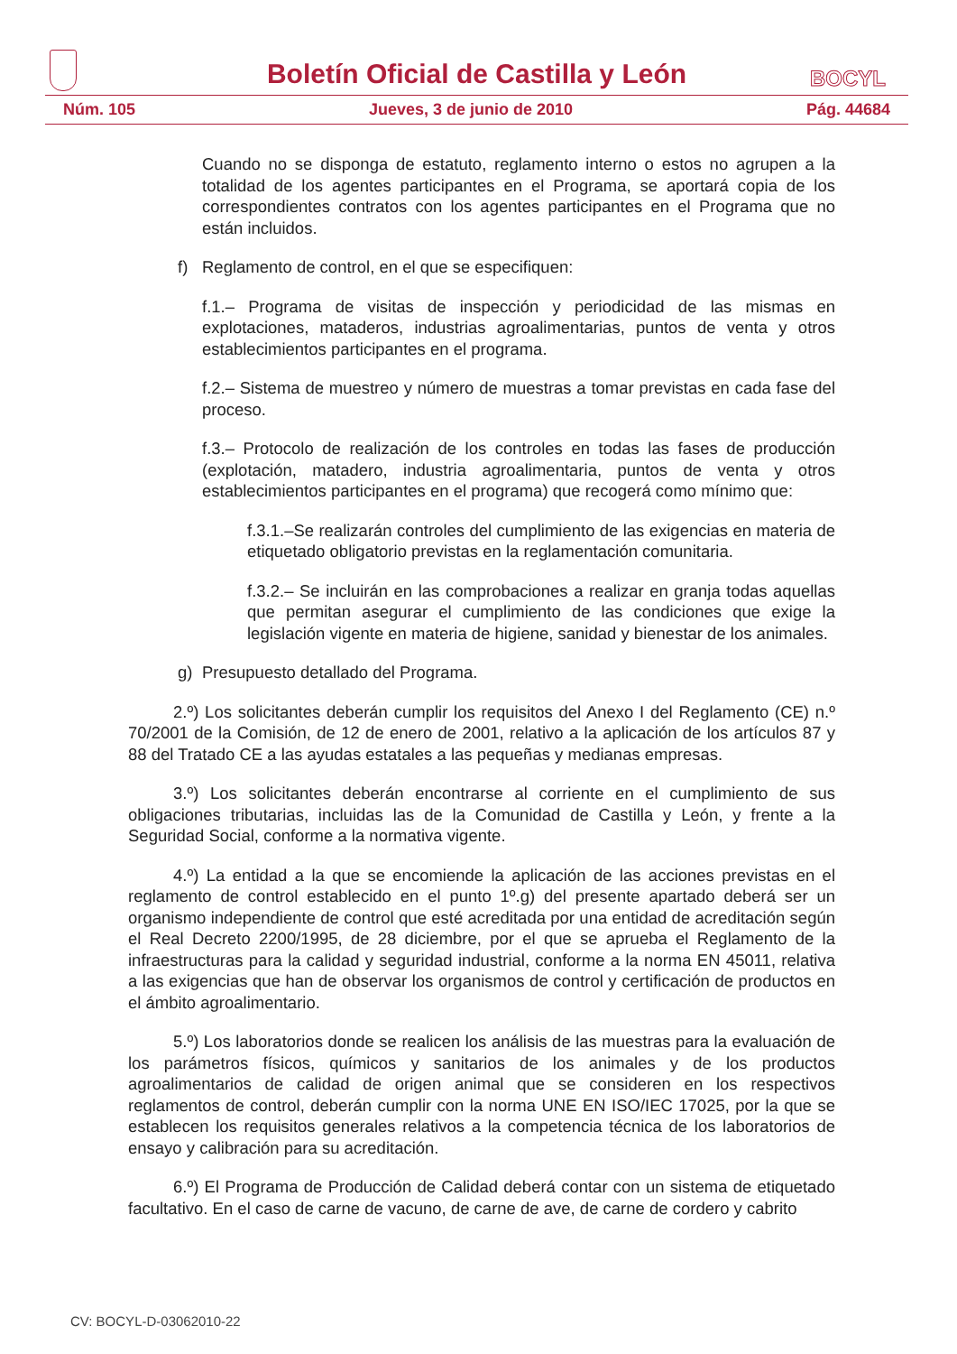Boletín Oficial de Castilla y León
BOCYL
Núm. 105 Jueves, 3 de junio de 2010 Pág. 44684
Cuando no se disponga de estatuto, reglamento interno o estos no agrupen a la totalidad de los agentes participantes en el Programa, se aportará copia de los correspondientes contratos con los agentes participantes en el Programa que no están incluidos.
f) Reglamento de control, en el que se especifiquen:
f.1.– Programa de visitas de inspección y periodicidad de las mismas en explotaciones, mataderos, industrias agroalimentarias, puntos de venta y otros establecimientos participantes en el programa.
f.2.– Sistema de muestreo y número de muestras a tomar previstas en cada fase del proceso.
f.3.– Protocolo de realización de los controles en todas las fases de producción (explotación, matadero, industria agroalimentaria, puntos de venta y otros establecimientos participantes en el programa) que recogerá como mínimo que:
f.3.1.–Se realizarán controles del cumplimiento de las exigencias en materia de etiquetado obligatorio previstas en la reglamentación comunitaria.
f.3.2.– Se incluirán en las comprobaciones a realizar en granja todas aquellas que permitan asegurar el cumplimiento de las condiciones que exige la legislación vigente en materia de higiene, sanidad y bienestar de los animales.
g) Presupuesto detallado del Programa.
2.º) Los solicitantes deberán cumplir los requisitos del Anexo I del Reglamento (CE) n.º 70/2001 de la Comisión, de 12 de enero de 2001, relativo a la aplicación de los artículos 87 y 88 del Tratado CE a las ayudas estatales a las pequeñas y medianas empresas.
3.º) Los solicitantes deberán encontrarse al corriente en el cumplimiento de sus obligaciones tributarias, incluidas las de la Comunidad de Castilla y León, y frente a la Seguridad Social, conforme a la normativa vigente.
4.º) La entidad a la que se encomiende la aplicación de las acciones previstas en el reglamento de control establecido en el punto 1º.g) del presente apartado deberá ser un organismo independiente de control que esté acreditada por una entidad de acreditación según el Real Decreto 2200/1995, de 28 diciembre, por el que se aprueba el Reglamento de la infraestructuras para la calidad y seguridad industrial, conforme a la norma EN 45011, relativa a las exigencias que han de observar los organismos de control y certificación de productos en el ámbito agroalimentario.
5.º) Los laboratorios donde se realicen los análisis de las muestras para la evaluación de los parámetros físicos, químicos y sanitarios de los animales y de los productos agroalimentarios de calidad de origen animal que se consideren en los respectivos reglamentos de control, deberán cumplir con la norma UNE EN ISO/IEC 17025, por la que se establecen los requisitos generales relativos a la competencia técnica de los laboratorios de ensayo y calibración para su acreditación.
6.º) El Programa de Producción de Calidad deberá contar con un sistema de etiquetado facultativo. En el caso de carne de vacuno, de carne de ave, de carne de cordero y cabrito
CV: BOCYL-D-03062010-22